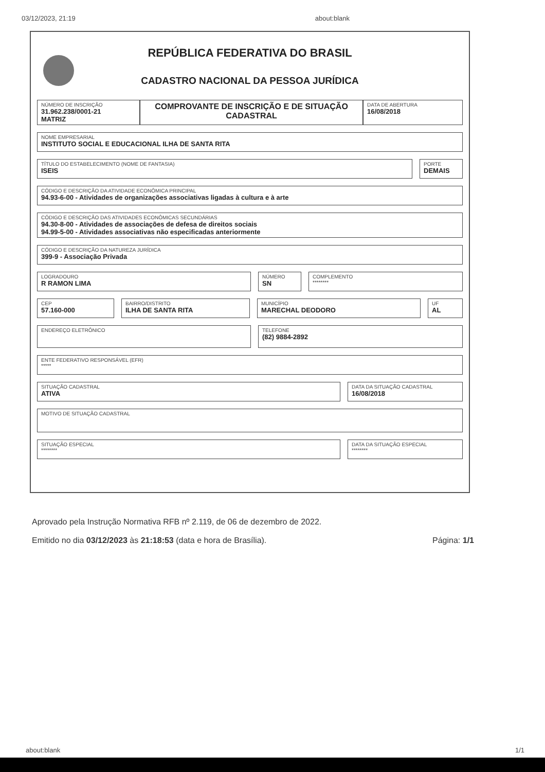03/12/2023, 21:19 about:blank
REPÚBLICA FEDERATIVA DO BRASIL
CADASTRO NACIONAL DA PESSOA JURÍDICA
NÚMERO DE INSCRIÇÃO
31.962.238/0001-21
MATRIZ
COMPROVANTE DE INSCRIÇÃO E DE SITUAÇÃO CADASTRAL
DATA DE ABERTURA
16/08/2018
NOME EMPRESARIAL
INSTITUTO SOCIAL E EDUCACIONAL ILHA DE SANTA RITA
TÍTULO DO ESTABELECIMENTO (NOME DE FANTASIA)
ISEIS
PORTE
DEMAIS
CÓDIGO E DESCRIÇÃO DA ATIVIDADE ECONÔMICA PRINCIPAL
94.93-6-00 - Atividades de organizações associativas ligadas à cultura e à arte
CÓDIGO E DESCRIÇÃO DAS ATIVIDADES ECONÔMICAS SECUNDÁRIAS
94.30-8-00 - Atividades de associações de defesa de direitos sociais
94.99-5-00 - Atividades associativas não especificadas anteriormente
CÓDIGO E DESCRIÇÃO DA NATUREZA JURÍDICA
399-9 - Associação Privada
LOGRADOURO
R RAMON LIMA
NÚMERO
SN
COMPLEMENTO
********
CEP
57.160-000
BAIRRO/DISTRITO
ILHA DE SANTA RITA
MUNICÍPIO
MARECHAL DEODORO
UF
AL
ENDEREÇO ELETRÔNICO TELEFONE
(82) 9884-2892
ENTE FEDERATIVO RESPONSÁVEL (EFR)
*****
SITUAÇÃO CADASTRAL
ATIVA
DATA DA SITUAÇÃO CADASTRAL
16/08/2018
MOTIVO DE SITUAÇÃO CADASTRAL
SITUAÇÃO ESPECIAL
********
DATA DA SITUAÇÃO ESPECIAL
********
Aprovado pela Instrução Normativa RFB nº 2.119, de 06 de dezembro de 2022.
Emitido no dia 03/12/2023 às 21:18:53 (data e hora de Brasília). Página: 1/1
about:blank 1/1